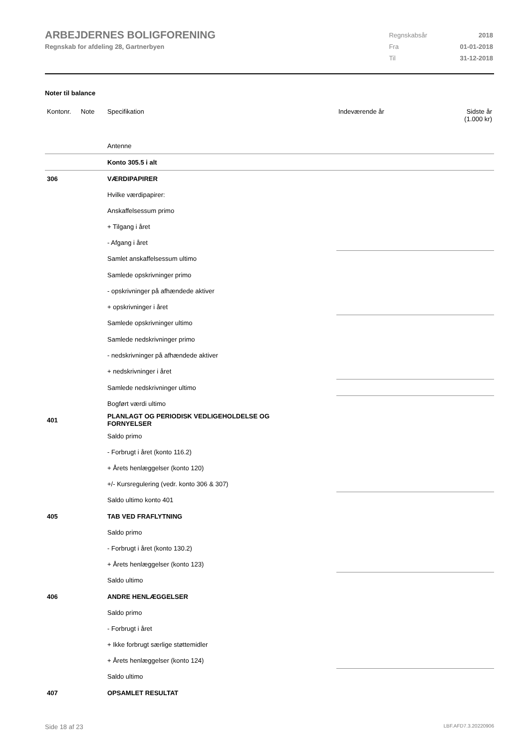ARBEJDERNES BOLIGFORENING
Regnskab for afdeling 28, Gartnerbyen
| Regnskabsår | 2018 |
| Fra | 01-01-2018 |
| Til | 31-12-2018 |
Noter til balance
| Kontonr. | Note | Specifikation | Indeværende år | Sidste år (1.000 kr) |
| | | Antenne | | |
| | | Konto 305.5 i alt | | |
| 306 | | VÆRDIPAPIRER | | |
| | | Hvilke værdipapirer: | | |
| | | Anskaffelsessum primo | | |
| | | + Tilgang i året | | |
| | | - Afgang i året | | |
| | | Samlet anskaffelsessum ultimo | | |
| | | Samlede opskrivninger primo | | |
| | | - opskrivninger på afhændede aktiver | | |
| | | + opskrivninger i året | | |
| | | Samlede opskrivninger ultimo | | |
| | | Samlede nedskrivninger primo | | |
| | | - nedskrivninger på afhændede aktiver | | |
| | | + nedskrivninger i året | | |
| | | Samlede nedskrivninger ultimo | | |
| | | Bogført værdi ultimo | | |
| 401 | | PLANLAGT OG PERIODISK VEDLIGEHOLDELSE OG FORNYELSER | | |
| | | Saldo primo | | |
| | | - Forbrugt i året (konto 116.2) | | |
| | | + Årets henlæggelser (konto 120) | | |
| | | +/- Kursregulering (vedr. konto 306 & 307) | | |
| | | Saldo ultimo konto 401 | | |
| 405 | | TAB VED FRAFLYTNING | | |
| | | Saldo primo | | |
| | | - Forbrugt i året (konto 130.2) | | |
| | | + Årets henlæggelser (konto 123) | | |
| | | Saldo ultimo | | |
| 406 | | ANDRE HENLÆGGELSER | | |
| | | Saldo primo | | |
| | | - Forbrugt i året | | |
| | | + Ikke forbrugt særlige støttemidler | | |
| | | + Årets henlæggelser (konto 124) | | |
| | | Saldo ultimo | | |
| 407 | | OPSAMLET RESULTAT | | |
Side 18 af 23 LBF.AFD7.3.20220906